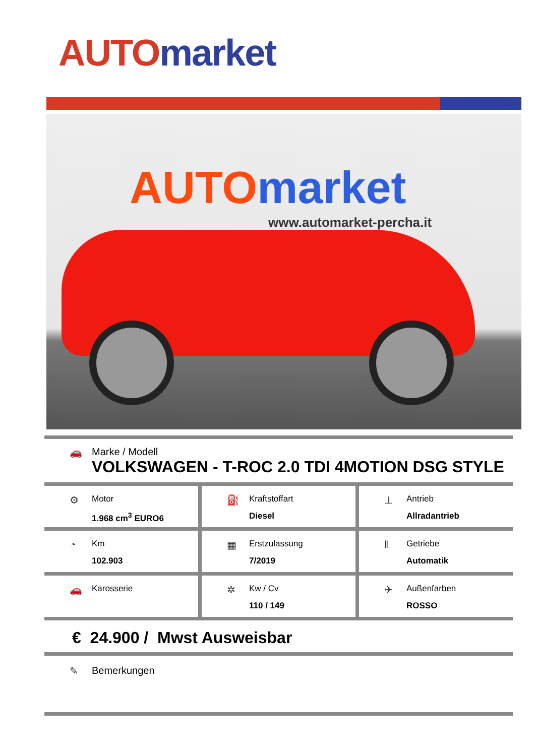AUTO market
AUTOmarket
www.automarket-percha.it
🚗 Marke / Modell
VOLKSWAGEN - T-ROC 2.0 TDI 4MOTION DSG STYLE
⚙
Motor
1.968 cm<sup>3</sup> EURO6
⛽
Kraftstoffart
Diesel
⊥
Antrieb
Allradantrieb
◔
Km
102.903
▦
Erstzulassung
7/2019
‖
Getriebe
Automatik
🚗
Karosserie
✲
Kw / Cv
110 / 149
✈
Außenfarben
ROSSO
€ 24.900 / Mwst Ausweisbar
✎ Bemerkungen